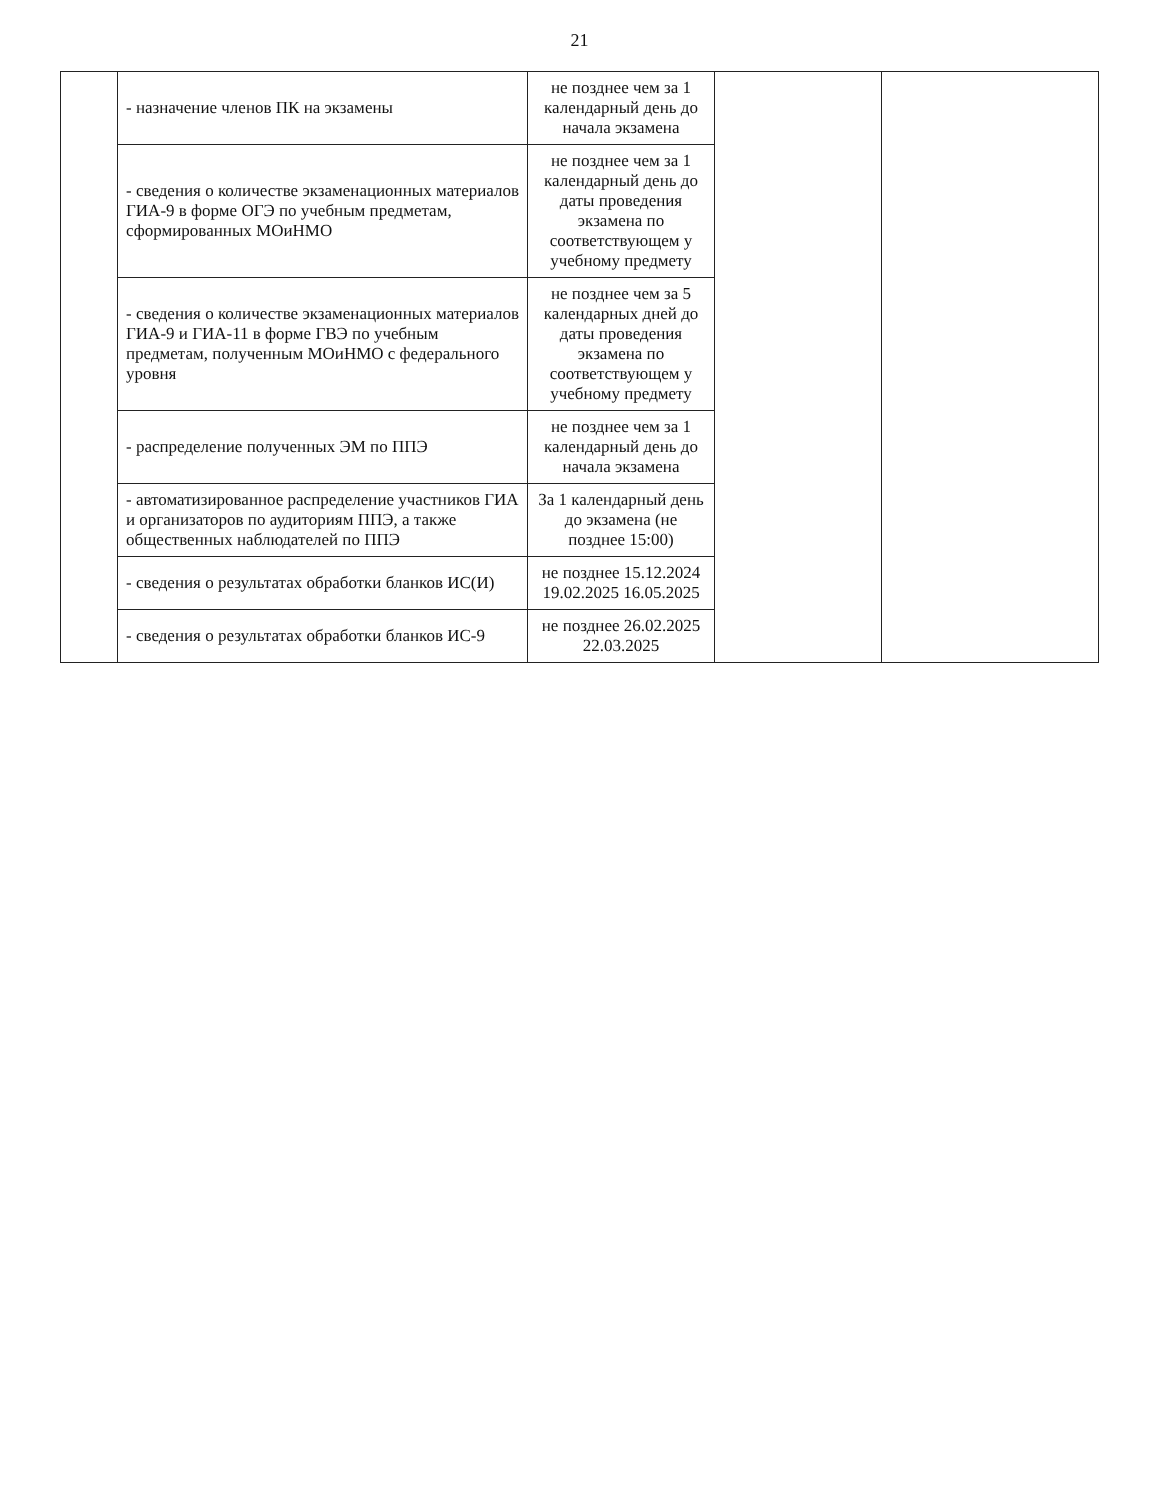21
| | - назначение членов ПК на экзамены | не позднее чем за 1 календарный день до начала экзамена | | |
| | - сведения о количестве экзаменационных материалов ГИА-9 в форме ОГЭ по учебным предметам, сформированных МОиНМО | не позднее чем за 1 календарный день до даты проведения экзамена по соответствующем у учебному предмету | | |
| | - сведения о количестве экзаменационных материалов ГИА-9 и ГИА-11 в форме ГВЭ по учебным предметам, полученным МОиНМО с федерального уровня | не позднее чем за 5 календарных дней до даты проведения экзамена по соответствующем у учебному предмету | | |
| | - распределение полученных ЭМ по ППЭ | не позднее чем за 1 календарный день до начала экзамена | | |
| | - автоматизированное распределение участников ГИА и организаторов по аудиториям ППЭ, а также общественных наблюдателей по ППЭ | За 1 календарный день до экзамена (не позднее 15:00) | | |
| | - сведения о результатах обработки бланков ИС(И) | не позднее 15.12.2024 19.02.2025 16.05.2025 | | |
| | - сведения о результатах обработки бланков ИС-9 | не позднее 26.02.2025 22.03.2025 | | |